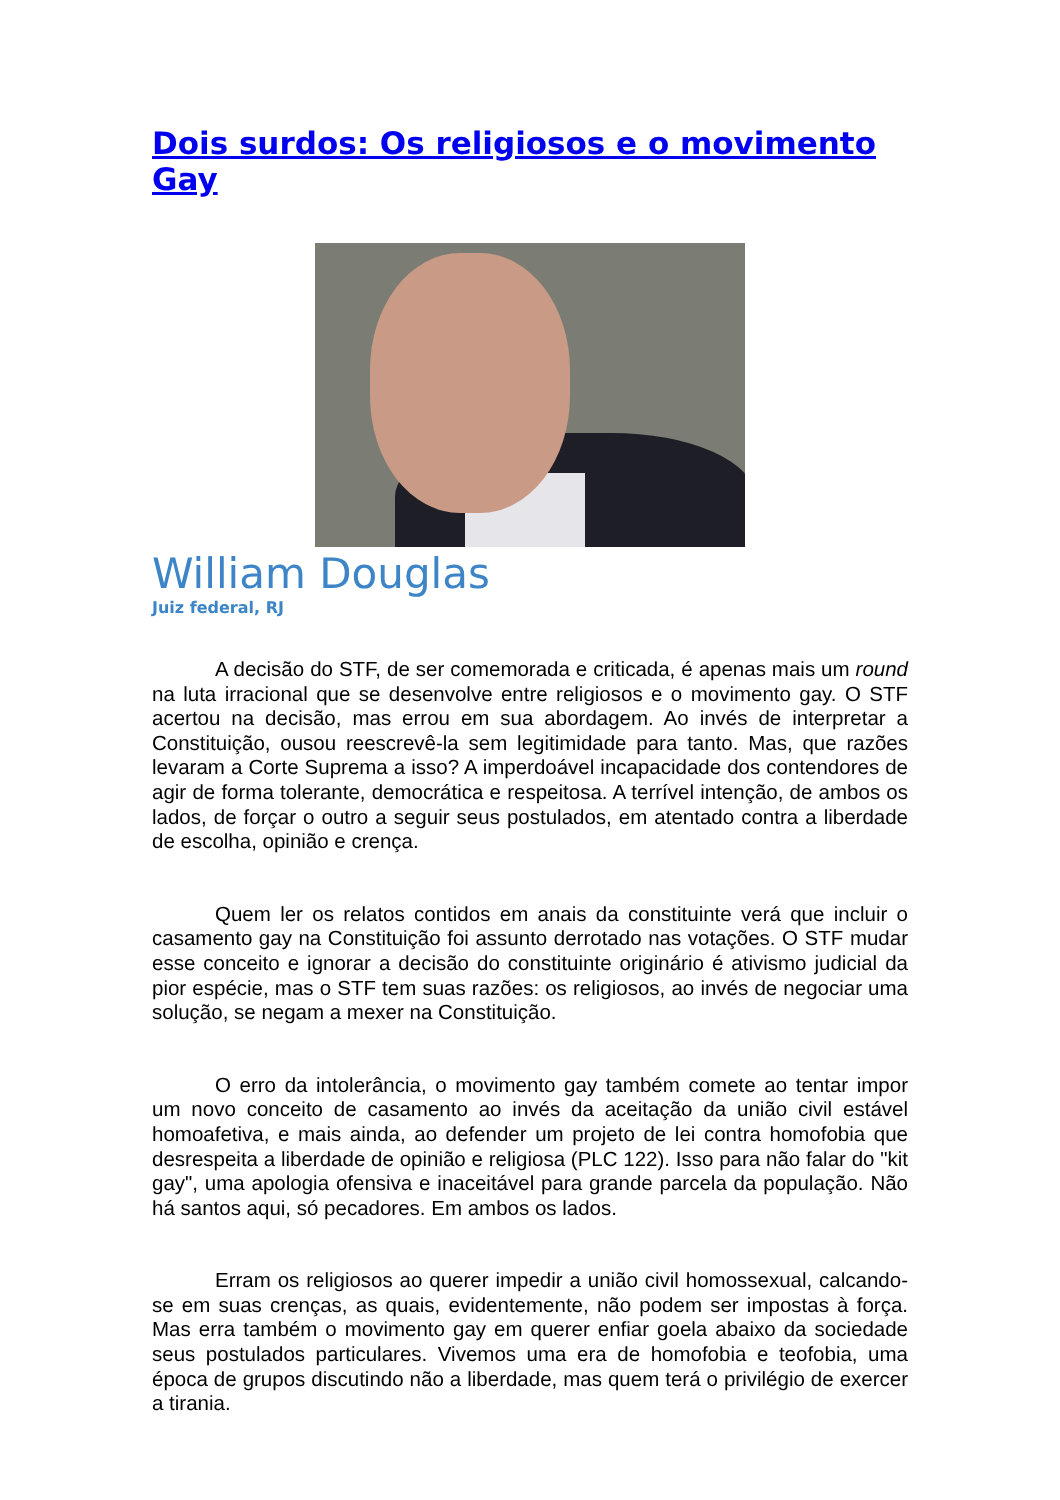Dois surdos: Os religiosos e o movimento Gay
William Douglas
Juiz federal, RJ
A decisão do STF, de ser comemorada e criticada, é apenas mais um round na luta irracional que se desenvolve entre religiosos e o movimento gay. O STF acertou na decisão, mas errou em sua abordagem. Ao invés de interpretar a Constituição, ousou reescrevê-la sem legitimidade para tanto. Mas, que razões levaram a Corte Suprema a isso? A imperdoável incapacidade dos contendores de agir de forma tolerante, democrática e respeitosa. A terrível intenção, de ambos os lados, de forçar o outro a seguir seus postulados, em atentado contra a liberdade de escolha, opinião e crença.
Quem ler os relatos contidos em anais da constituinte verá que incluir o casamento gay na Constituição foi assunto derrotado nas votações. O STF mudar esse conceito e ignorar a decisão do constituinte originário é ativismo judicial da pior espécie, mas o STF tem suas razões: os religiosos, ao invés de negociar uma solução, se negam a mexer na Constituição.
O erro da intolerância, o movimento gay também comete ao tentar impor um novo conceito de casamento ao invés da aceitação da união civil estável homoafetiva, e mais ainda, ao defender um projeto de lei contra homofobia que desrespeita a liberdade de opinião e religiosa (PLC 122). Isso para não falar do "kit gay", uma apologia ofensiva e inaceitável para grande parcela da população. Não há santos aqui, só pecadores. Em ambos os lados.
Erram os religiosos ao querer impedir a união civil homossexual, calcando-se em suas crenças, as quais, evidentemente, não podem ser impostas à força. Mas erra também o movimento gay em querer enfiar goela abaixo da sociedade seus postulados particulares. Vivemos uma era de homofobia e teofobia, uma época de grupos discutindo não a liberdade, mas quem terá o privilégio de exercer a tirania.